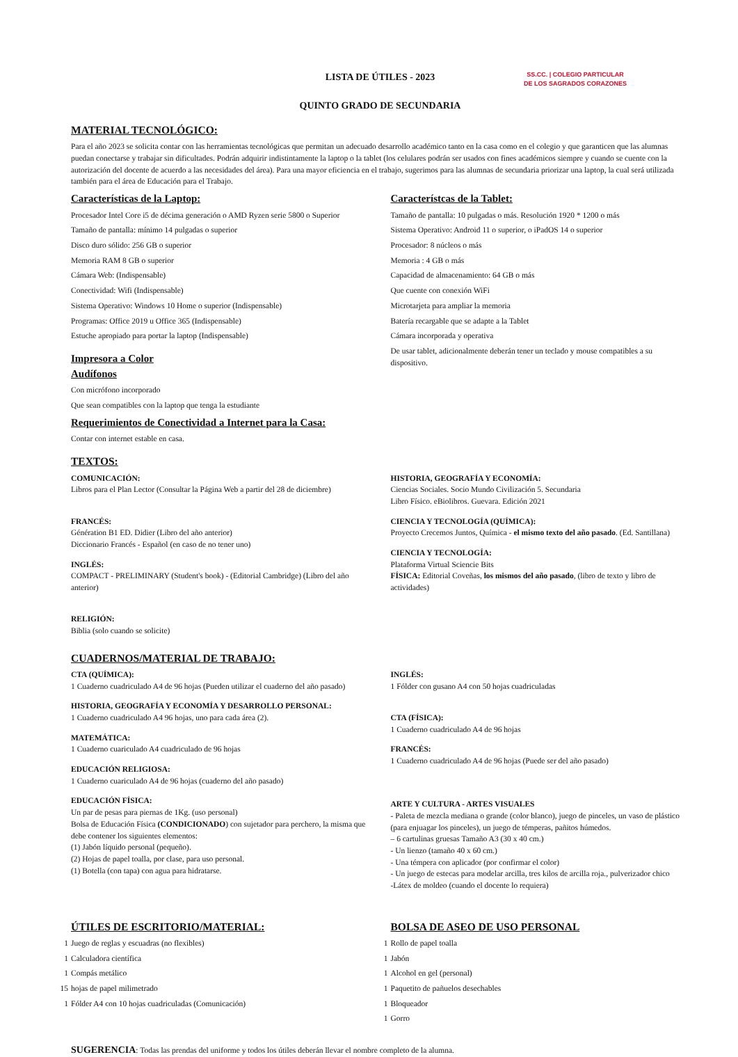LISTA DE ÚTILES - 2023
QUINTO GRADO DE SECUNDARIA
SS.CC. | COLEGIO PARTICULAR
DE LOS SAGRADOS CORAZONES
MATERIAL TECNOLÓGICO:
Para el año 2023 se solicita contar con las herramientas tecnológicas que permitan un adecuado desarrollo académico tanto en la casa como en el colegio y que garanticen que las alumnas puedan conectarse y trabajar sin dificultades. Podrán adquirir indistintamente la laptop o la tablet (los celulares podrán ser usados con fines académicos siempre y cuando se cuente con la autorización del docente de acuerdo a las necesidades del área). Para una mayor eficiencia en el trabajo, sugerimos para las alumnas de secundaria priorizar una laptop, la cual será utilizada también para el área de Educación para el Trabajo.
Características de la Laptop:
Procesador Intel Core i5 de décima generación o AMD Ryzen serie 5800 o Superior
Tamaño de pantalla: mínimo 14 pulgadas o superior
Disco duro sólido: 256 GB o superior
Memoria RAM 8 GB o superior
Cámara Web: (Indispensable)
Conectividad: Wifi (Indispensable)
Sistema Operativo: Windows 10 Home o superior (Indispensable)
Programas: Office 2019 u Office 365 (Indispensable)
Estuche apropiado para portar la laptop (Indispensable)
Impresora a Color
Audífonos
Con micrófono incorporado
Que sean compatibles con la laptop que tenga la estudiante
Requerimientos de Conectividad a Internet para la Casa:
Contar con internet estable en casa.
Característcas de la Tablet:
Tamaño de pantalla: 10 pulgadas o más. Resolución 1920 * 1200 o más
Sistema Operativo: Android 11 o superior, o iPadOS 14 o superior
Procesador: 8 núcleos o más
Memoria : 4 GB o más
Capacidad de almacenamiento: 64 GB o más
Que cuente con conexión WiFi
Microtarjeta para ampliar la memoria
Batería recargable que se adapte a la Tablet
Cámara incorporada y operativa
De usar tablet, adicionalmente deberán tener un teclado y mouse compatibles a su dispositivo.
TEXTOS:
COMUNICACIÓN:
Libros para el Plan Lector (Consultar la Página Web a partir del 28 de diciembre)
FRANCÉS:
Génération B1 ED. Didier (Libro del año anterior)
Diccionario Francés - Español (en caso de no tener uno)
INGLÉS:
COMPACT - PRELIMINARY (Student's book) - (Editorial Cambridge) (Libro del año anterior)
RELIGIÓN:
Biblia (solo cuando se solicite)
HISTORIA, GEOGRAFÍA Y ECONOMÍA:
Ciencias Sociales. Socio Mundo Civilización 5. Secundaria
Libro Físico. eBiolibros. Guevara. Edición 2021
CIENCIA Y TECNOLOGÍA (QUÍMICA):
Proyecto Crecemos Juntos, Química - el mismo texto del año pasado. (Ed. Santillana)
CIENCIA Y TECNOLOGÍA:
Plataforma Virtual Sciencie Bits
FÍSICA: Editorial Coveñas, los mismos del año pasado, (libro de texto y libro de actividades)
CUADERNOS/MATERIAL DE TRABAJO:
CTA (QUÍMICA):
1 Cuaderno cuadriculado A4 de 96 hojas (Pueden utilizar el cuaderno del año pasado)
HISTORIA, GEOGRAFÍA Y ECONOMÍA Y DESARROLLO PERSONAL:
1 Cuaderno cuadriculado A4 96 hojas, uno para cada área (2).
MATEMÁTICA:
1 Cuaderno cuariculado A4 cuadriculado de 96 hojas
EDUCACIÓN RELIGIOSA:
1 Cuaderno cuariculado A4 de 96 hojas (cuaderno del año pasado)
EDUCACIÓN FÍSICA:
Un par de pesas para piernas de 1Kg. (uso personal)
Bolsa de Educación Física (CONDICIONADO) con sujetador para perchero, la misma que debe contener los siguientes elementos:
(1) Jabón líquido personal (pequeño).
(2) Hojas de papel toalla, por clase, para uso personal.
(1) Botella (con tapa) con agua para hidratarse.
INGLÉS:
1 Fólder con gusano A4 con 50 hojas cuadriculadas
CTA (FÍSICA):
1 Cuaderno cuadriculado A4 de 96 hojas
FRANCÉS:
1 Cuaderno cuadriculado A4 de 96 hojas (Puede ser del año pasado)
ARTE Y CULTURA - ARTES VISUALES
- Paleta de mezcla mediana o grande (color blanco), juego de pinceles, un vaso de plástico (para enjuagar los pinceles), un juego de témperas, pañitos húmedos.
– 6 cartulinas gruesas Tamaño A3 (30 x 40 cm.)
- Un lienzo (tamaño 40 x 60 cm.)
- Una témpera con aplicador (por confirmar el color)
- Un juego de estecas para modelar arcilla, tres kilos de arcilla roja., pulverizador chico
-Látex de moldeo (cuando el docente lo requiera)
ÚTILES DE ESCRITORIO/MATERIAL:
1 Juego de reglas y escuadras (no flexibles)
1 Calculadora científica
1 Compás metálico
15 hojas de papel milimetrado
1 Fólder A4 con 10 hojas cuadriculadas (Comunicación)
BOLSA DE ASEO DE USO PERSONAL
1 Rollo de papel toalla
1 Jabón
1 Alcohol en gel (personal)
1 Paquetito de pañuelos desechables
1 Bloqueador
1 Gorro
SUGERENCIA: Todas las prendas del uniforme y todos los útiles deberán llevar el nombre completo de la alumna.